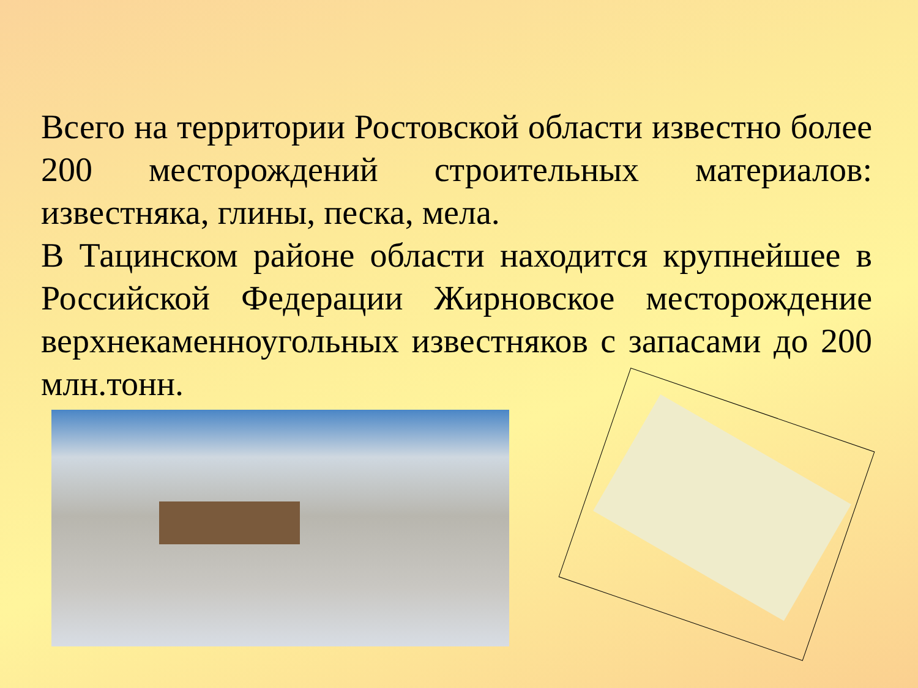Всего на территории Ростовской области известно более 200 месторождений строительных материалов: известняка, глины, песка, мела.
В Тацинском районе области находится крупнейшее в Российской Федерации Жирновское месторождение верхнекаменноугольных известняков с запасами до 200 млн.тонн.